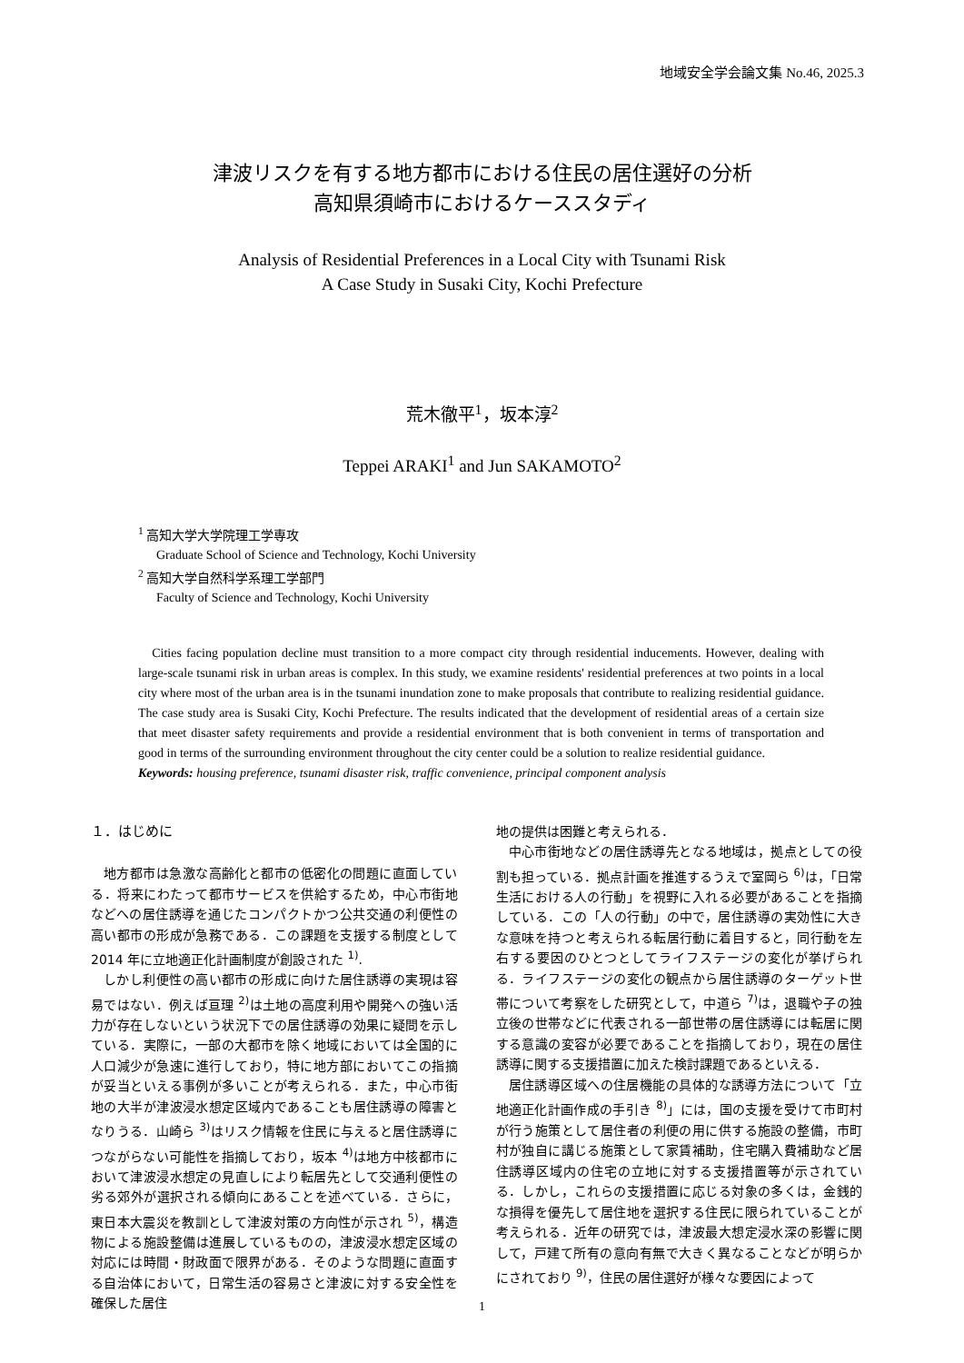地域安全学会論文集 No.46, 2025.3
津波リスクを有する地方都市における住民の居住選好の分析
高知県須崎市におけるケーススタディ
Analysis of Residential Preferences in a Local City with Tsunami Risk
A Case Study in Susaki City, Kochi Prefecture
荒木徹平<sup>1</sup>，坂本淳<sup>2</sup>
Teppei ARAKI<sup>1</sup> and Jun SAKAMOTO<sup>2</sup>
<sup>1</sup> 高知大学大学院理工学専攻
Graduate School of Science and Technology, Kochi University
<sup>2</sup> 高知大学自然科学系理工学部門
Faculty of Science and Technology, Kochi University
Cities facing population decline must transition to a more compact city through residential inducements. However, dealing with large-scale tsunami risk in urban areas is complex. In this study, we examine residents' residential preferences at two points in a local city where most of the urban area is in the tsunami inundation zone to make proposals that contribute to realizing residential guidance. The case study area is Susaki City, Kochi Prefecture. The results indicated that the development of residential areas of a certain size that meet disaster safety requirements and provide a residential environment that is both convenient in terms of transportation and good in terms of the surrounding environment throughout the city center could be a solution to realize residential guidance.
Keywords: housing preference, tsunami disaster risk, traffic convenience, principal component analysis
１．はじめに
地方都市は急激な高齢化と都市の低密化の問題に直面している．将来にわたって都市サービスを供給するため，中心市街地などへの居住誘導を通じたコンパクトかつ公共交通の利便性の高い都市の形成が急務である．この課題を支援する制度として 2014 年に立地適正化計画制度が創設された <sup>1)</sup>.
しかし利便性の高い都市の形成に向けた居住誘導の実現は容易ではない．例えば亘理 <sup>2)</sup>は土地の高度利用や開発への強い活力が存在しないという状況下での居住誘導の効果に疑問を示している．実際に，一部の大都市を除く地域においては全国的に人口減少が急速に進行しており，特に地方部においてこの指摘が妥当といえる事例が多いことが考えられる．また，中心市街地の大半が津波浸水想定区域内であることも居住誘導の障害となりうる．山崎ら <sup>3)</sup>はリスク情報を住民に与えると居住誘導につながらない可能性を指摘しており，坂本 <sup>4)</sup>は地方中核都市において津波浸水想定の見直しにより転居先として交通利便性の劣る郊外が選択される傾向にあることを述べている．さらに，東日本大震災を教訓として津波対策の方向性が示され <sup>5)</sup>，構造物による施設整備は進展しているものの，津波浸水想定区域の対応には時間・財政面で限界がある．そのような問題に直面する自治体において，日常生活の容易さと津波に対する安全性を確保した居住
地の提供は困難と考えられる．
中心市街地などの居住誘導先となる地域は，拠点としての役割も担っている．拠点計画を推進するうえで室岡ら <sup>6)</sup>は，「日常生活における人の行動」を視野に入れる必要があることを指摘している．この「人の行動」の中で，居住誘導の実効性に大きな意味を持つと考えられる転居行動に着目すると，同行動を左右する要因のひとつとしてライフステージの変化が挙げられる．ライフステージの変化の観点から居住誘導のターゲット世帯について考察をした研究として，中道ら <sup>7)</sup>は，退職や子の独立後の世帯などに代表される一部世帯の居住誘導には転居に関する意識の変容が必要であることを指摘しており，現在の居住誘導に関する支援措置に加えた検討課題であるといえる．
居住誘導区域への住居機能の具体的な誘導方法について「立地適正化計画作成の手引き <sup>8)</sup>」には，国の支援を受けて市町村が行う施策として居住者の利便の用に供する施設の整備，市町村が独自に講じる施策として家賃補助，住宅購入費補助など居住誘導区域内の住宅の立地に対する支援措置等が示されている．しかし，これらの支援措置に応じる対象の多くは，金銭的な損得を優先して居住地を選択する住民に限られていることが考えられる．近年の研究では，津波最大想定浸水深の影響に関して，戸建て所有の意向有無で大きく異なることなどが明らかにされており <sup>9)</sup>，住民の居住選好が様々な要因によって
1